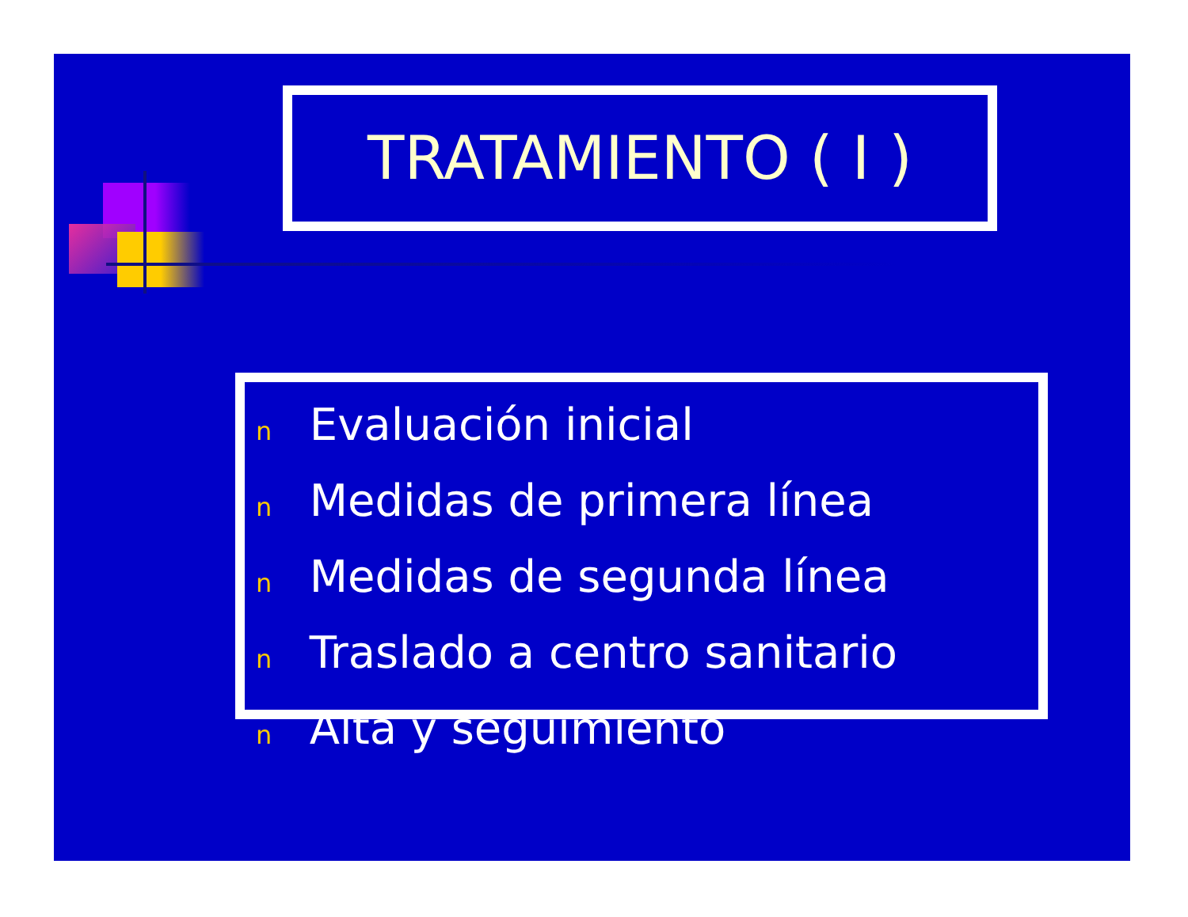TRATAMIENTO ( I )
n Evaluación inicial
n Medidas de primera línea
n Medidas de segunda línea
n Traslado a centro sanitario
n Alta y seguimiento